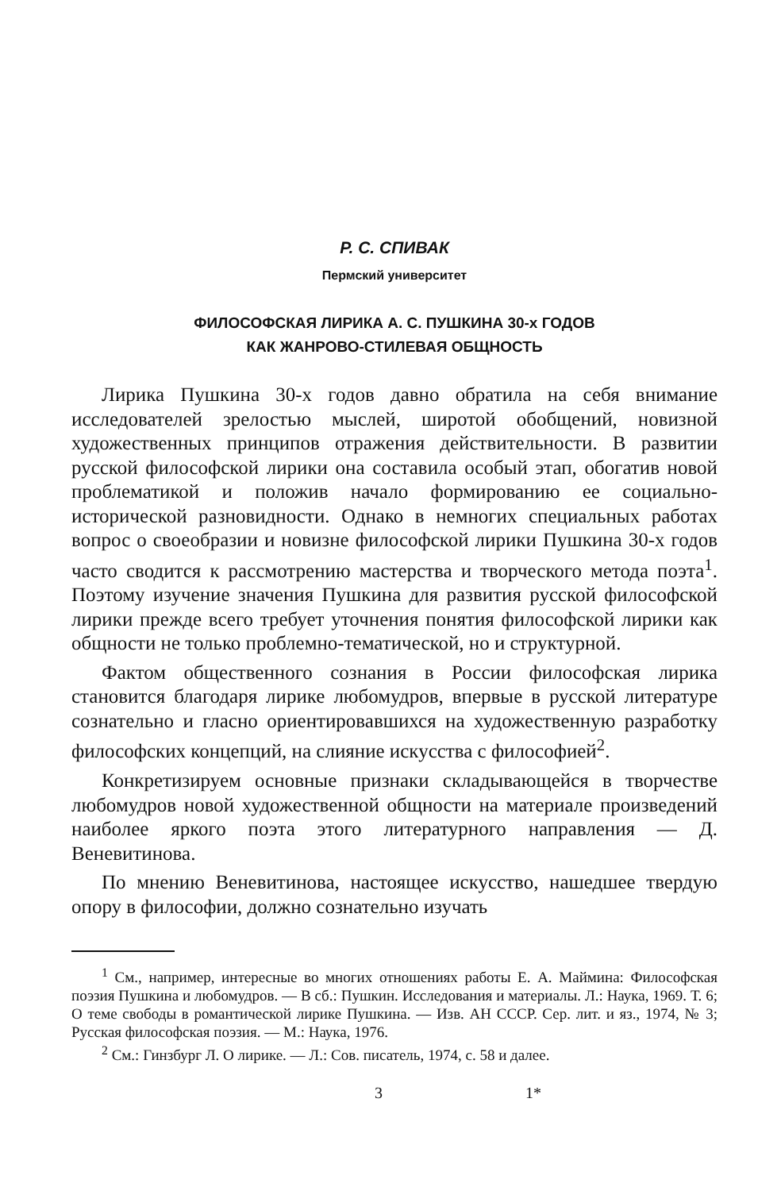Р. С. СПИВАК
Пермский университет
ФИЛОСОФСКАЯ ЛИРИКА А. С. ПУШКИНА 30-х ГОДОВ
КАК ЖАНРОВО-СТИЛЕВАЯ ОБЩНОСТЬ
Лирика Пушкина 30-х годов давно обратила на себя внимание исследователей зрелостью мыслей, широтой обобщений, новизной художественных принципов отражения действительности. В развитии русской философской лирики она составила особый этап, обогатив новой проблематикой и положив начало формированию ее социально-исторической разновидности. Однако в немногих специальных работах вопрос о своеобразии и новизне философской лирики Пушкина 30-х годов часто сводится к рассмотрению мастерства и творческого метода поэта<sup>1</sup>. Поэтому изучение значения Пушкина для развития русской философской лирики прежде всего требует уточнения понятия философской лирики как общности не только проблемно-тематической, но и структурной.
Фактом общественного сознания в России философская лирика становится благодаря лирике любомудров, впервые в русской литературе сознательно и гласно ориентировавшихся на художественную разработку философских концепций, на слияние искусства с философией<sup>2</sup>.
Конкретизируем основные признаки складывающейся в творчестве любомудров новой художественной общности на материале произведений наиболее яркого поэта этого литературного направления — Д. Веневитинова.
По мнению Веневитинова, настоящее искусство, нашедшее твердую опору в философии, должно сознательно изучать
<sup>1</sup> См., например, интересные во многих отношениях работы Е. А. Маймина: Философская поэзия Пушкина и любомудров. — В сб.: Пушкин. Исследования и материалы. Л.: Наука, 1969. Т. 6; О теме свободы в романтической лирике Пушкина. — Изв. АН СССР. Сер. лит. и яз., 1974, № 3; Русская философская поэзия. — М.: Наука, 1976.
<sup>2</sup> См.: Гинзбург Л. О лирике. — Л.: Сов. писатель, 1974, с. 58 и далее.
3 1*